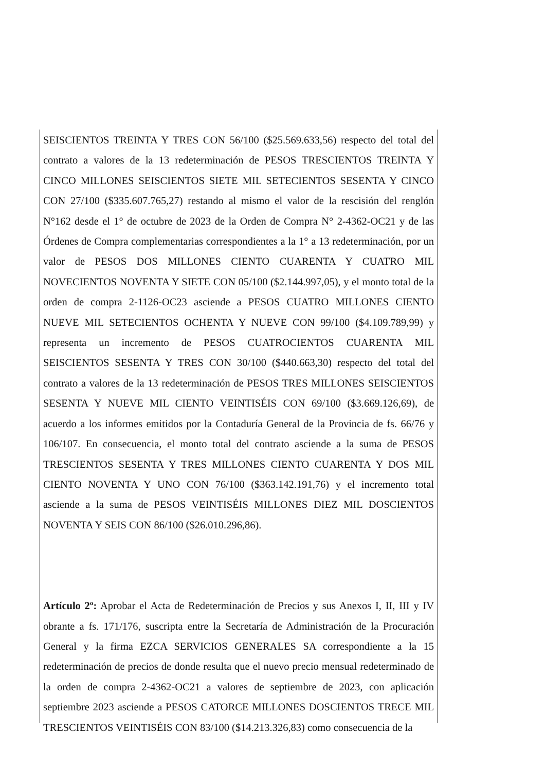SEISCIENTOS TREINTA Y TRES CON 56/100 ($25.569.633,56) respecto del total del contrato a valores de la 13 redeterminación de PESOS TRESCIENTOS TREINTA Y CINCO MILLONES SEISCIENTOS SIETE MIL SETECIENTOS SESENTA Y CINCO CON 27/100 ($335.607.765,27) restando al mismo el valor de la rescisión del renglón N°162 desde el 1° de octubre de 2023 de la Orden de Compra N° 2-4362-OC21 y de las Órdenes de Compra complementarias correspondientes a la 1° a 13 redeterminación, por un valor de PESOS DOS MILLONES CIENTO CUARENTA Y CUATRO MIL NOVECIENTOS NOVENTA Y SIETE CON 05/100 ($2.144.997,05), y el monto total de la orden de compra 2-1126-OC23 asciende a PESOS CUATRO MILLONES CIENTO NUEVE MIL SETECIENTOS OCHENTA Y NUEVE CON 99/100 ($4.109.789,99) y representa un incremento de PESOS CUATROCIENTOS CUARENTA MIL SEISCIENTOS SESENTA Y TRES CON 30/100 ($440.663,30) respecto del total del contrato a valores de la 13 redeterminación de PESOS TRES MILLONES SEISCIENTOS SESENTA Y NUEVE MIL CIENTO VEINTISÉIS CON 69/100 ($3.669.126,69), de acuerdo a los informes emitidos por la Contaduría General de la Provincia de fs. 66/76 y 106/107. En consecuencia, el monto total del contrato asciende a la suma de PESOS TRESCIENTOS SESENTA Y TRES MILLONES CIENTO CUARENTA Y DOS MIL CIENTO NOVENTA Y UNO CON 76/100 ($363.142.191,76) y el incremento total asciende a la suma de PESOS VEINTISÉIS MILLONES DIEZ MIL DOSCIENTOS NOVENTA Y SEIS CON 86/100 ($26.010.296,86).
Artículo 2º: Aprobar el Acta de Redeterminación de Precios y sus Anexos I, II, III y IV obrante a fs. 171/176, suscripta entre la Secretaría de Administración de la Procuración General y la firma EZCA SERVICIOS GENERALES SA correspondiente a la 15 redeterminación de precios de donde resulta que el nuevo precio mensual redeterminado de la orden de compra 2-4362-OC21 a valores de septiembre de 2023, con aplicación septiembre 2023 asciende a PESOS CATORCE MILLONES DOSCIENTOS TRECE MIL TRESCIENTOS VEINTISÉIS CON 83/100 ($14.213.326,83) como consecuencia de la